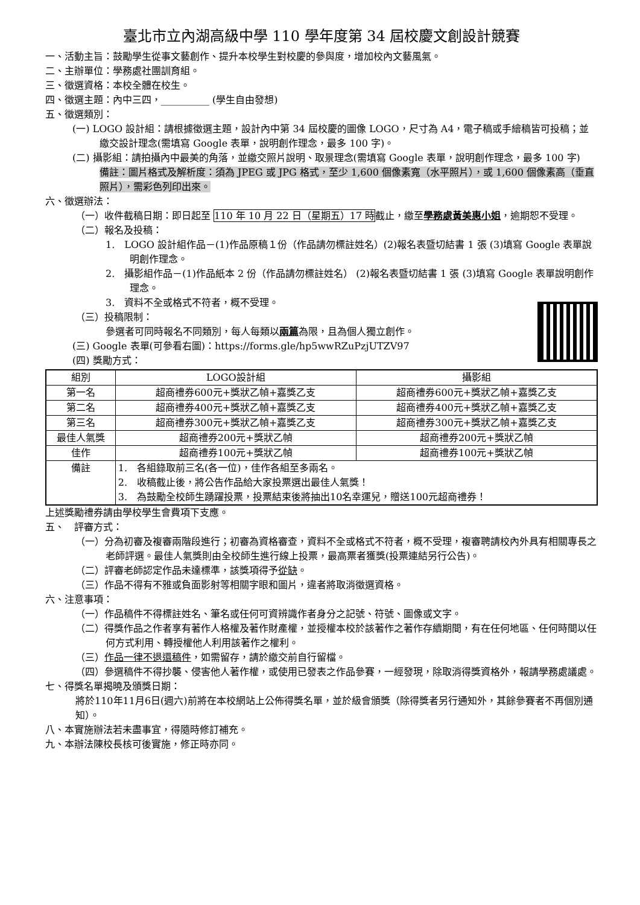臺北市立內湖高級中學 110 學年度第 34 屆校慶文創設計競賽
一、活動主旨：鼓勵學生從事文藝創作、提升本校學生對校慶的參與度，增加校內文藝風氣。
二、主辦單位：學務處社團訓育組。
三、徵選資格：本校全體在校生。
四、徵選主題：內中三四，__________ (學生自由發想)
五、徵選類別：
(一) LOGO 設計組：請根據徵選主題，設計內中第 34 屆校慶的圖像 LOGO，尺寸為 A4，電子稿或手繪稿皆可投稿；並繳交設計理念(需填寫 Google 表單，說明創作理念，最多 100 字)。
(二) 攝影組：請拍攝內中最美的角落，並繳交照片說明、取景理念(需填寫 Google 表單，說明創作理念，最多 100 字)
備註：圖片格式及解析度：須為 JPEG 或 JPG 格式，至少 1,600 個像素寬（水平照片），或 1,600 個像素高（垂直照片），需彩色列印出來。
六、徵選辦法：
（一）收件截稿日期：即日起至 110 年 10 月 22 日（星期五）17 時截止，繳至學務處黃美惠小姐，逾期恕不受理。
（二）報名及投稿：
1.　LOGO 設計組作品－(1)作品原稿１份（作品請勿標註姓名）(2)報名表暨切結書 1 張 (3)填寫 Google 表單說明創作理念。
2.　攝影組作品－(1)作品紙本 2 份（作品請勿標註姓名） (2)報名表暨切結書 1 張 (3)填寫 Google 表單說明創作理念。
3.　資料不全或格式不符者，概不受理。
（三）投稿限制：
參選者可同時報名不同類別，每人每類以兩篇為限，且為個人獨立創作。
(三) Google 表單(可參看右圖)：https://forms.gle/hp5wwRZuPzjUTZV97
(四) 獎勵方式：
| 組別 | LOGO設計組 | 攝影組 |
| --- | --- | --- |
| 第一名 | 超商禮券600元+獎狀乙幀+嘉獎乙支 | 超商禮券600元+獎狀乙幀+嘉獎乙支 |
| 第二名 | 超商禮券400元+獎狀乙幀+嘉獎乙支 | 超商禮券400元+獎狀乙幀+嘉獎乙支 |
| 第三名 | 超商禮券300元+獎狀乙幀+嘉獎乙支 | 超商禮券300元+獎狀乙幀+嘉獎乙支 |
| 最佳人氣獎 | 超商禮券200元+獎狀乙幀 | 超商禮券200元+獎狀乙幀 |
| 佳作 | 超商禮券100元+獎狀乙幀 | 超商禮券100元+獎狀乙幀 |
| 備註 | 1. 各組錄取前三名(各一位)，佳作各組至多兩名。 2. 收稿截止後，將公告作品給大家投票選出最佳人氣獎！ 3. 為鼓勵全校師生踴躍投票，投票結束後將抽出10名幸運兒，贈送100元超商禮券！ | |
上述獎勵禮券請由學校學生會費項下支應。
五、　評審方式：
（一）分為初審及複審兩階段進行；初審為資格審查，資料不全或格式不符者，概不受理，複審聘請校內外具有相關專長之老師評選。最佳人氣獎則由全校師生進行線上投票，最高票者獲獎(投票連結另行公告)。
（二）評審老師認定作品未達標準，該獎項得予從缺。
（三）作品不得有不雅或負面影射等相關字眼和圖片，違者將取消徵選資格。
六、注意事項：
（一）作品稿件不得標註姓名、筆名或任何可資辨識作者身分之記號、符號、圖像或文字。
（二）得獎作品之作者享有著作人格權及著作財產權，並授權本校於該著作之著作存續期間，有在任何地區、任何時間以任何方式利用、轉授權他人利用該著作之權利。
（三）作品一律不退還稿件，如需留存，請於繳交前自行留檔。
（四）參選稿件不得抄襲、侵害他人著作權，或使用已發表之作品參賽，一經發現，除取消得獎資格外，報請學務處議處。
七、得獎名單揭曉及頒獎日期：
將於110年11月6日(週六)前將在本校網站上公佈得獎名單，並於級會頒獎（除得獎者另行通知外，其餘參賽者不再個別通知）。
八、本實施辦法若未盡事宜，得隨時修訂補充。
九、本辦法陳校長核可後實施，修正時亦同。